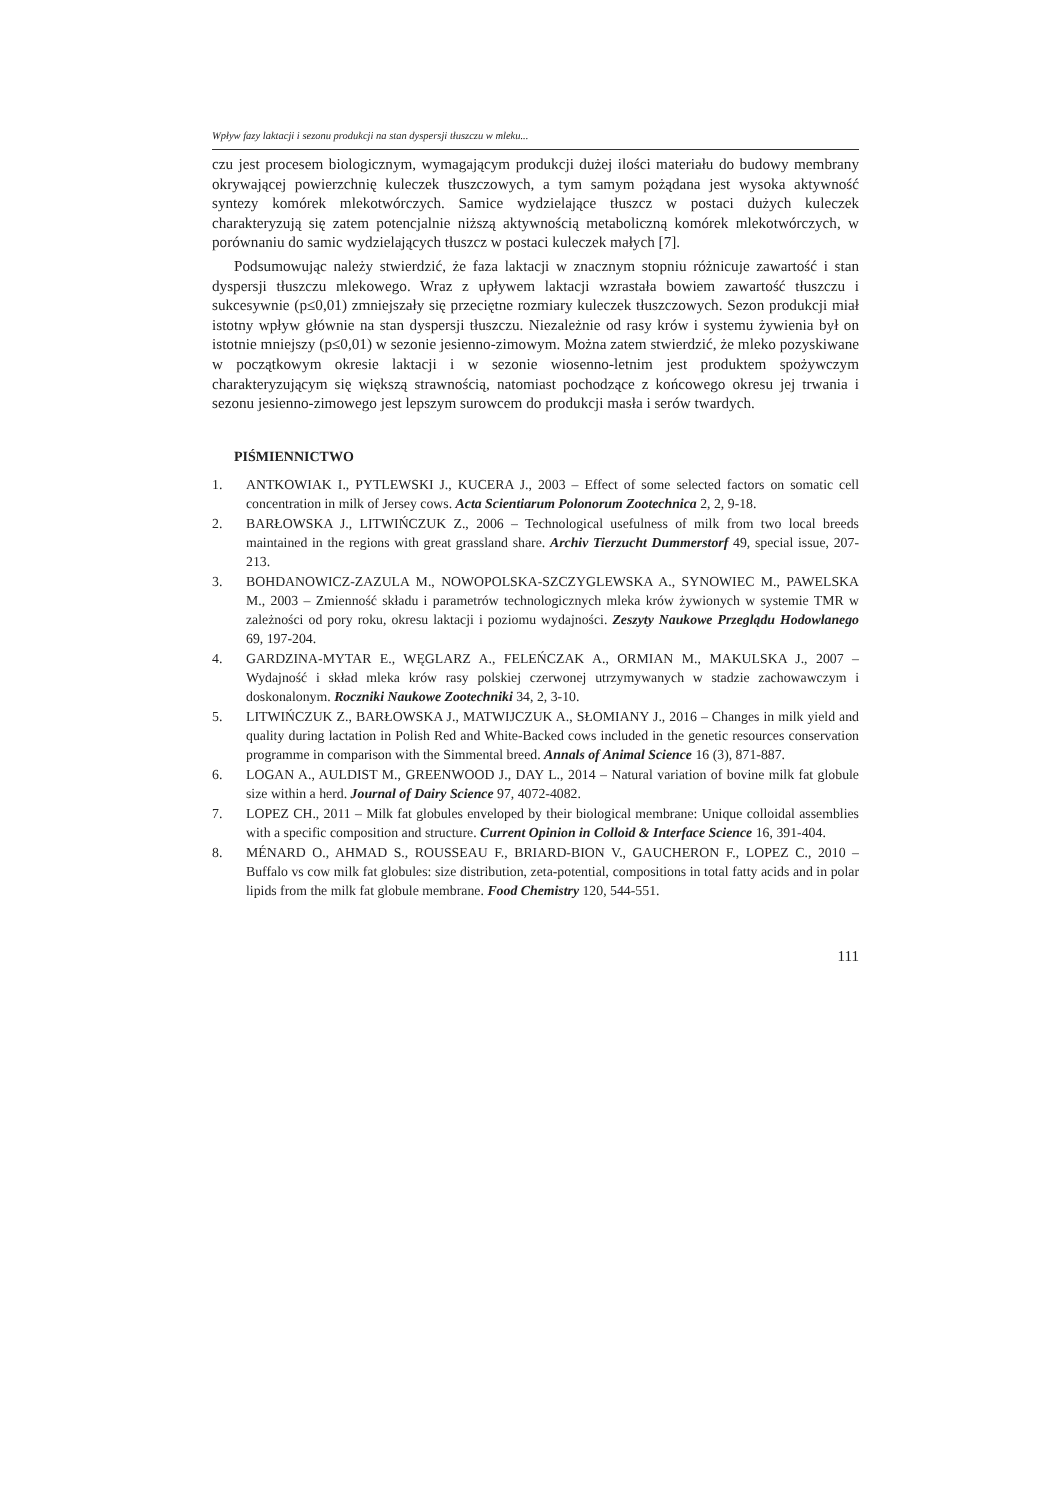Wpływ fazy laktacji i sezonu produkcji na stan dyspersji tłuszczu w mleku...
czu jest procesem biologicznym, wymagającym produkcji dużej ilości materiału do budowy membrany okrywającej powierzchnię kuleczek tłuszczowych, a tym samym pożądana jest wysoka aktywność syntezy komórek mlekotwórczych. Samice wydzielające tłuszcz w postaci dużych kuleczek charakteryzują się zatem potencjalnie niższą aktywnością metaboliczną komórek mlekotwórczych, w porównaniu do samic wydzielających tłuszcz w postaci kuleczek małych [7].
Podsumowując należy stwierdzić, że faza laktacji w znacznym stopniu różnicuje zawartość i stan dyspersji tłuszczu mlekowego. Wraz z upływem laktacji wzrastała bowiem zawartość tłuszczu i sukcesywnie (p≤0,01) zmniejszały się przeciętne rozmiary kuleczek tłuszczowych. Sezon produkcji miał istotny wpływ głównie na stan dyspersji tłuszczu. Niezależnie od rasy krów i systemu żywienia był on istotnie mniejszy (p≤0,01) w sezonie jesienno-zimowym. Można zatem stwierdzić, że mleko pozyskiwane w początkowym okresie laktacji i w sezonie wiosenno-letnim jest produktem spożywczym charakteryzującym się większą strawnością, natomiast pochodzące z końcowego okresu jej trwania i sezonu jesienno-zimowego jest lepszym surowcem do produkcji masła i serów twardych.
PIŚMIENNICTWO
1. ANTKOWIAK I., PYTLEWSKI J., KUCERA J., 2003 – Effect of some selected factors on somatic cell concentration in milk of Jersey cows. Acta Scientiarum Polonorum Zootechnica 2, 2, 9-18.
2. BARŁOWSKA J., LITWIŃCZUK Z., 2006 – Technological usefulness of milk from two local breeds maintained in the regions with great grassland share. Archiv Tierzucht Dummerstorf 49, special issue, 207-213.
3. BOHDANOWICZ-ZAZULA M., NOWOPOLSKA-SZCZYGLEWSKA A., SYNOWIEC M., PAWELSKA M., 2003 – Zmienność składu i parametrów technologicznych mleka krów żywionych w systemie TMR w zależności od pory roku, okresu laktacji i poziomu wydajności. Zeszyty Naukowe Przeglądu Hodowlanego 69, 197-204.
4. GARDZINA-MYTAR E., WĘGLARZ A., FELEŃCZAK A., ORMIAN M., MAKULSKA J., 2007 – Wydajność i skład mleka krów rasy polskiej czerwonej utrzymywanych w stadzie zachowawczym i doskonalonym. Roczniki Naukowe Zootechniki 34, 2, 3-10.
5. LITWIŃCZUK Z., BARŁOWSKA J., MATWIJCZUK A., SŁOMIANY J., 2016 – Changes in milk yield and quality during lactation in Polish Red and White-Backed cows included in the genetic resources conservation programme in comparison with the Simmental breed. Annals of Animal Science 16 (3), 871-887.
6. LOGAN A., AULDIST M., GREENWOOD J., DAY L., 2014 – Natural variation of bovine milk fat globule size within a herd. Journal of Dairy Science 97, 4072-4082.
7. LOPEZ CH., 2011 – Milk fat globules enveloped by their biological membrane: Unique colloidal assemblies with a specific composition and structure. Current Opinion in Colloid & Interface Science 16, 391-404.
8. MÉNARD O., AHMAD S., ROUSSEAU F., BRIARD-BION V., GAUCHERON F., LOPEZ C., 2010 – Buffalo vs cow milk fat globules: size distribution, zeta-potential, compositions in total fatty acids and in polar lipids from the milk fat globule membrane. Food Chemistry 120, 544-551.
111